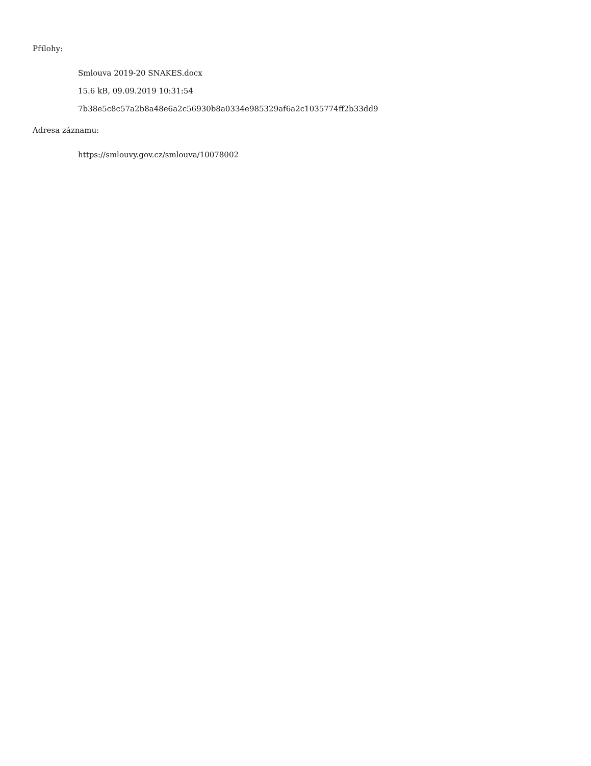Přílohy:
Smlouva 2019-20 SNAKES.docx
15.6 kB, 09.09.2019 10:31:54
7b38e5c8c57a2b8a48e6a2c56930b8a0334e985329af6a2c1035774ff2b33dd9
Adresa záznamu:
https://smlouvy.gov.cz/smlouva/10078002